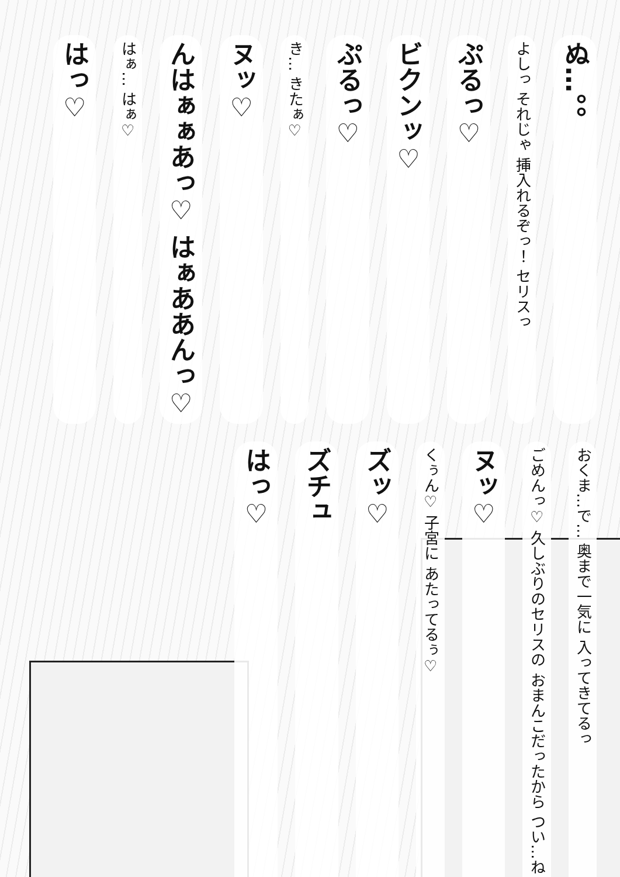ぬ…。。
よしっ それじゃ 挿入れるぞっ！ セリスっ
ぷるっ♡
ビクンッ♡
ぷるっ♡
き… きたぁ♡
ヌッ♡
んはぁぁあっ♡ はぁああんっ♡
はぁ… はぁ♡
はっ♡
おくま…で… 奥まで一気に 入ってきてるっ
ごめんっ♡ 久しぶりのセリスの おまんこだったから つい…ね♡
ヌッ♡
くぅん♡ 子宮に あたってるぅ♡
ズッ♡
ズチュ
はっ♡